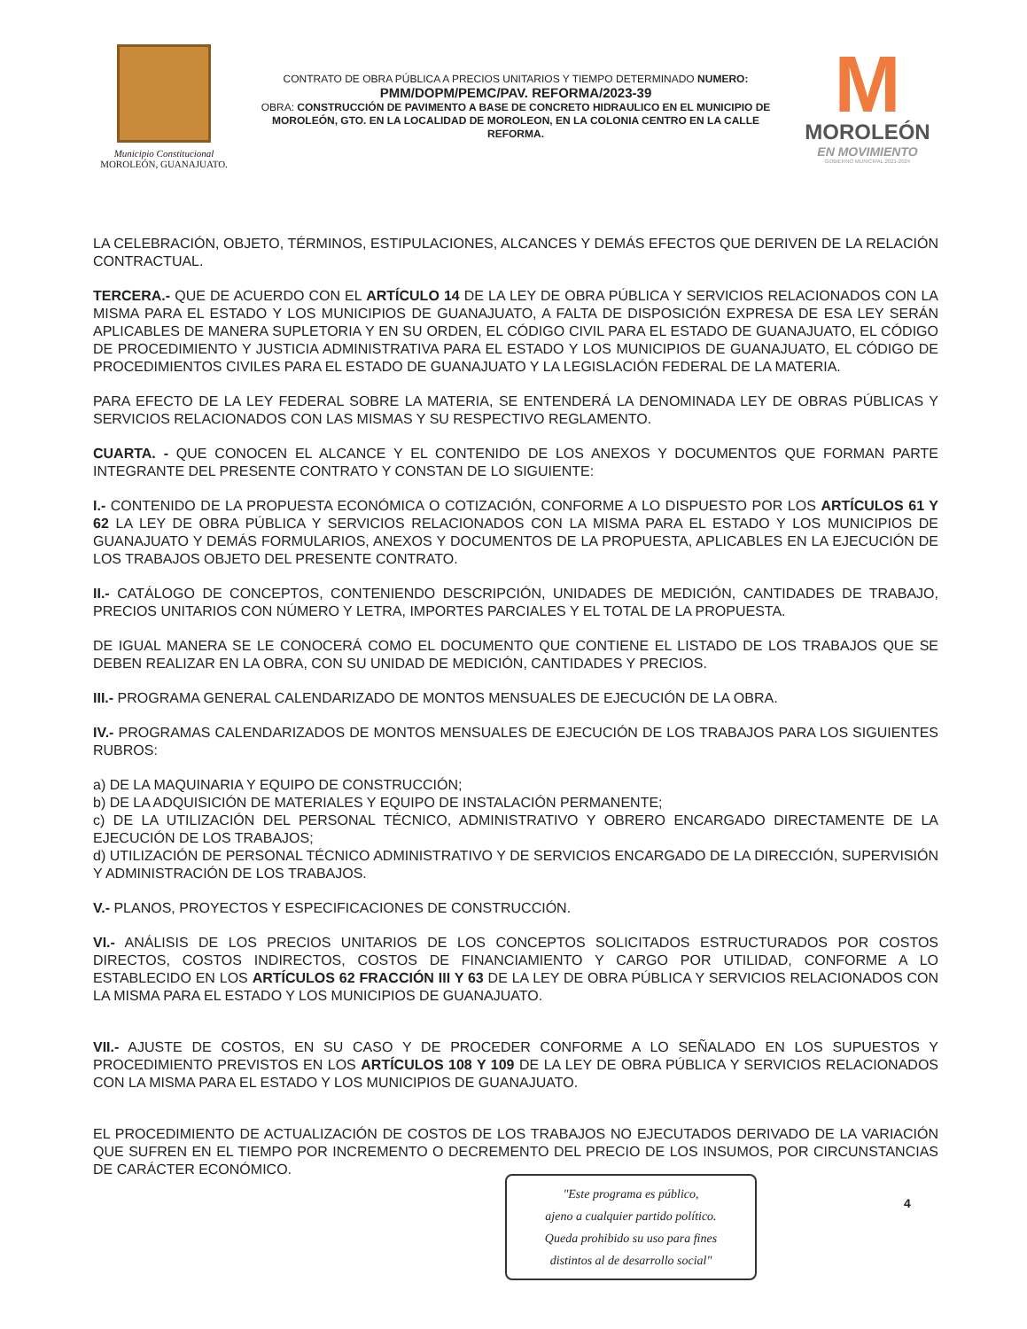Municipio Constitucional
MOROLEÓN, GUANAJUATO.
CONTRATO DE OBRA PÚBLICA A PRECIOS UNITARIOS Y TIEMPO DETERMINADO NUMERO:
PMM/DOPM/PEMC/PAV. REFORMA/2023-39
OBRA: CONSTRUCCIÓN DE PAVIMENTO A BASE DE CONCRETO HIDRAULICO EN EL MUNICIPIO DE MOROLEÓN, GTO. EN LA LOCALIDAD DE MOROLEON, EN LA COLONIA CENTRO EN LA CALLE REFORMA.
M
MOROLEÓN
EN MOVIMIENTO
GOBIERNO MUNICIPAL 2021-2024
LA CELEBRACIÓN, OBJETO, TÉRMINOS, ESTIPULACIONES, ALCANCES Y DEMÁS EFECTOS QUE DERIVEN DE LA RELACIÓN CONTRACTUAL.
TERCERA.- QUE DE ACUERDO CON EL ARTÍCULO 14 DE LA LEY DE OBRA PÚBLICA Y SERVICIOS RELACIONADOS CON LA MISMA PARA EL ESTADO Y LOS MUNICIPIOS DE GUANAJUATO, A FALTA DE DISPOSICIÓN EXPRESA DE ESA LEY SERÁN APLICABLES DE MANERA SUPLETORIA Y EN SU ORDEN, EL CÓDIGO CIVIL PARA EL ESTADO DE GUANAJUATO, EL CÓDIGO DE PROCEDIMIENTO Y JUSTICIA ADMINISTRATIVA PARA EL ESTADO Y LOS MUNICIPIOS DE GUANAJUATO, EL CÓDIGO DE PROCEDIMIENTOS CIVILES PARA EL ESTADO DE GUANAJUATO Y LA LEGISLACIÓN FEDERAL DE LA MATERIA.
PARA EFECTO DE LA LEY FEDERAL SOBRE LA MATERIA, SE ENTENDERÁ LA DENOMINADA LEY DE OBRAS PÚBLICAS Y SERVICIOS RELACIONADOS CON LAS MISMAS Y SU RESPECTIVO REGLAMENTO.
CUARTA. - QUE CONOCEN EL ALCANCE Y EL CONTENIDO DE LOS ANEXOS Y DOCUMENTOS QUE FORMAN PARTE INTEGRANTE DEL PRESENTE CONTRATO Y CONSTAN DE LO SIGUIENTE:
I.- CONTENIDO DE LA PROPUESTA ECONÓMICA O COTIZACIÓN, CONFORME A LO DISPUESTO POR LOS ARTÍCULOS 61 Y 62 LA LEY DE OBRA PÚBLICA Y SERVICIOS RELACIONADOS CON LA MISMA PARA EL ESTADO Y LOS MUNICIPIOS DE GUANAJUATO Y DEMÁS FORMULARIOS, ANEXOS Y DOCUMENTOS DE LA PROPUESTA, APLICABLES EN LA EJECUCIÓN DE LOS TRABAJOS OBJETO DEL PRESENTE CONTRATO.
II.- CATÁLOGO DE CONCEPTOS, CONTENIENDO DESCRIPCIÓN, UNIDADES DE MEDICIÓN, CANTIDADES DE TRABAJO, PRECIOS UNITARIOS CON NÚMERO Y LETRA, IMPORTES PARCIALES Y EL TOTAL DE LA PROPUESTA.
DE IGUAL MANERA SE LE CONOCERÁ COMO EL DOCUMENTO QUE CONTIENE EL LISTADO DE LOS TRABAJOS QUE SE DEBEN REALIZAR EN LA OBRA, CON SU UNIDAD DE MEDICIÓN, CANTIDADES Y PRECIOS.
III.- PROGRAMA GENERAL CALENDARIZADO DE MONTOS MENSUALES DE EJECUCIÓN DE LA OBRA.
IV.- PROGRAMAS CALENDARIZADOS DE MONTOS MENSUALES DE EJECUCIÓN DE LOS TRABAJOS PARA LOS SIGUIENTES RUBROS:
a) DE LA MAQUINARIA Y EQUIPO DE CONSTRUCCIÓN;
b) DE LA ADQUISICIÓN DE MATERIALES Y EQUIPO DE INSTALACIÓN PERMANENTE;
c) DE LA UTILIZACIÓN DEL PERSONAL TÉCNICO, ADMINISTRATIVO Y OBRERO ENCARGADO DIRECTAMENTE DE LA EJECUCIÓN DE LOS TRABAJOS;
d) UTILIZACIÓN DE PERSONAL TÉCNICO ADMINISTRATIVO Y DE SERVICIOS ENCARGADO DE LA DIRECCIÓN, SUPERVISIÓN Y ADMINISTRACIÓN DE LOS TRABAJOS.
V.- PLANOS, PROYECTOS Y ESPECIFICACIONES DE CONSTRUCCIÓN.
VI.- ANÁLISIS DE LOS PRECIOS UNITARIOS DE LOS CONCEPTOS SOLICITADOS ESTRUCTURADOS POR COSTOS DIRECTOS, COSTOS INDIRECTOS, COSTOS DE FINANCIAMIENTO Y CARGO POR UTILIDAD, CONFORME A LO ESTABLECIDO EN LOS ARTÍCULOS 62 FRACCIÓN III Y 63 DE LA LEY DE OBRA PÚBLICA Y SERVICIOS RELACIONADOS CON LA MISMA PARA EL ESTADO Y LOS MUNICIPIOS DE GUANAJUATO.
VII.- AJUSTE DE COSTOS, EN SU CASO Y DE PROCEDER CONFORME A LO SEÑALADO EN LOS SUPUESTOS Y PROCEDIMIENTO PREVISTOS EN LOS ARTÍCULOS 108 Y 109 DE LA LEY DE OBRA PÚBLICA Y SERVICIOS RELACIONADOS CON LA MISMA PARA EL ESTADO Y LOS MUNICIPIOS DE GUANAJUATO.
EL PROCEDIMIENTO DE ACTUALIZACIÓN DE COSTOS DE LOS TRABAJOS NO EJECUTADOS DERIVADO DE LA VARIACIÓN QUE SUFREN EN EL TIEMPO POR INCREMENTO O DECREMENTO DEL PRECIO DE LOS INSUMOS, POR CIRCUNSTANCIAS DE CARÁCTER ECONÓMICO.
"Este programa es público,
ajeno a cualquier partido político.
Queda prohibido su uso para fines
distintos al de desarrollo social"
4